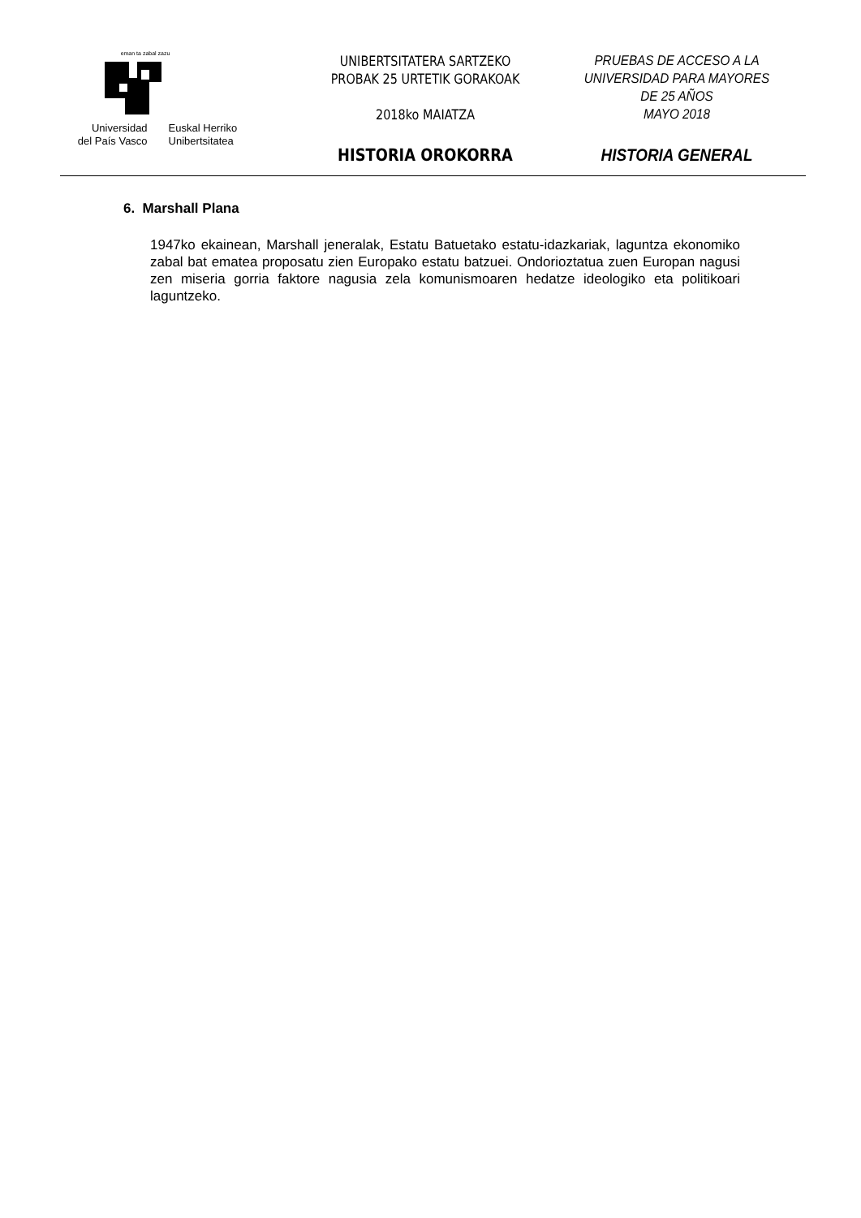eman ta zabal zazu
Universidad
del País Vasco
Euskal Herriko
Unibertsitatea
UNIBERTSITATERA SARTZEKO
PROBAK 25 URTETIK GORAKOAK
2018ko MAIATZA
HISTORIA OROKORRA
PRUEBAS DE ACCESO A LA
UNIVERSIDAD PARA MAYORES
DE 25 AÑOS
MAYO 2018
HISTORIA GENERAL
6. Marshall Plana
1947ko ekainean, Marshall jeneralak, Estatu Batuetako estatu-idazkariak, laguntza ekonomiko zabal bat ematea proposatu zien Europako estatu batzuei. Ondorioztatua zuen Europan nagusi zen miseria gorria faktore nagusia zela komunismoaren hedatze ideologiko eta politikoari laguntzeko.